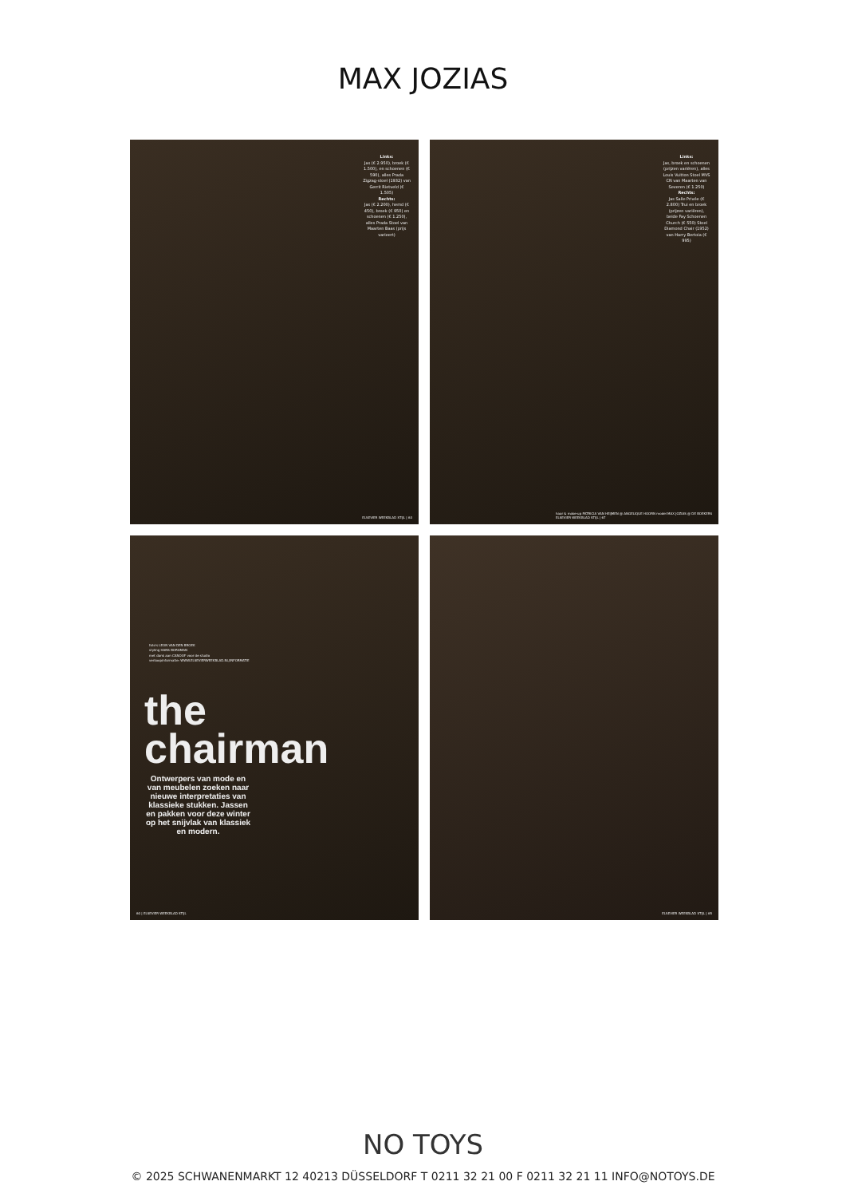MAX JOZIAS
Links:
Jas (€ 2.950), broek (€ 1.500), en schoenen (€ 590), alles Prada Zigzag-stoel (1932) van Gerrit Rietveld (€ 1.505)
Rechts:
Jas (€ 2.200), hemd (€ 450), broek (€ 950) en schoenen (€ 1.250), alles Prada Stoel van Maarten Baas (prijs varieert)
ELSEVIER WEEKBLAD STIJL | 63
Links:
Jas, broek en schoenen (prijzen variëren), alles Louis Vuitton Stoel MVS CN van Maarten van Severen (€ 1.250)
Rechts:
Jas Salle Privée (€ 2.800) Trui en broek (prijzen variëren), beide Fay Schoenen Church (€ 550) Stoel Diamond Chair (1952) van Harry Bertoia (€ 995)
haar & make-up PATRICIA VAN HEIJMEN @ ANGELIQUE HOORN model MAX JOZIAS @ DE BOEKERS
ELSEVIER WEEKBLAD STIJL | 67
foto's LEON VAN DEN BROEK
styling HANS BORGMAN
met dank aan CANOOF voor de studio
verkoopinformatie: WWW.ELSEVIERWEEKBLAD.NL/INFORMATIE
the
chairman
Ontwerpers van mode en van meubelen zoeken naar nieuwe interpretaties van klassieke stukken. Jassen en pakken voor deze winter op het snijvlak van klassiek en modern.
60 | ELSEVIER WEEKBLAD STIJL
ELSEVIER WEEKBLAD STIJL | 65
NO TOYS
© 2025 SCHWANENMARKT 12 40213 DÜSSELDORF T 0211 32 21 00 F 0211 32 21 11 INFO@NOTOYS.DE